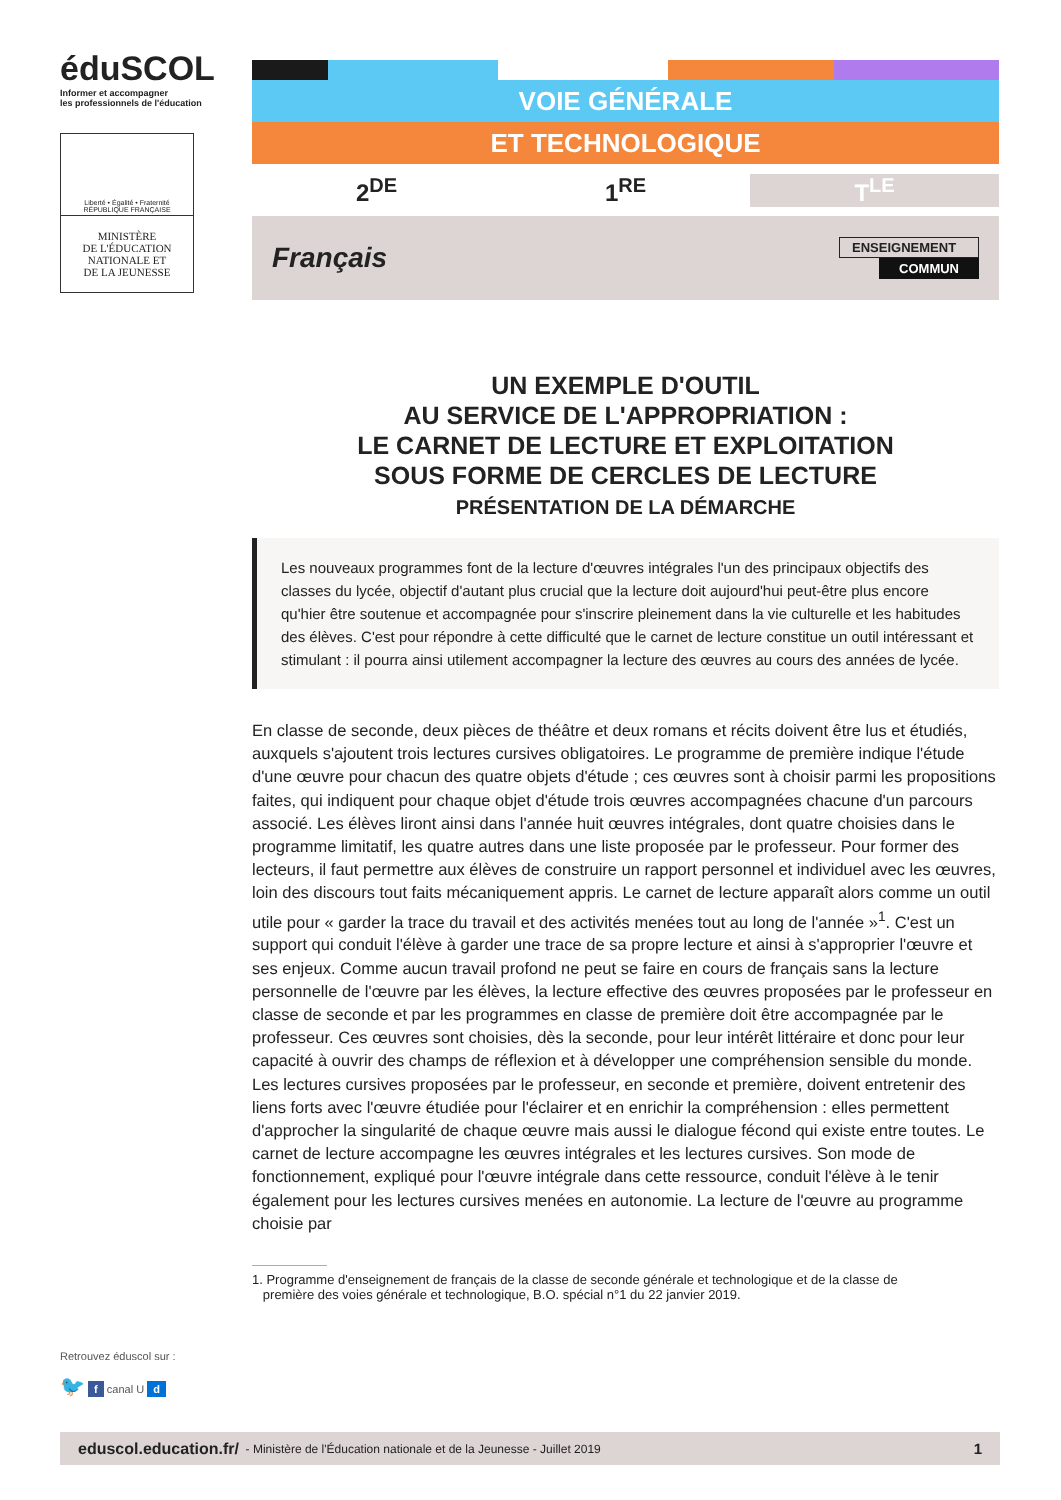éduSCOL
Informer et accompagner
les professionnels de l'éducation
Liberté • Égalité • Fraternité
RÉPUBLIQUE FRANÇAISE
MINISTÈRE
DE L'ÉDUCATION
NATIONALE ET
DE LA JEUNESSE
VOIE GÉNÉRALE
ET TECHNOLOGIQUE
2<sup>DE</sup> 1<sup>RE</sup> T<sup>LE</sup>
Français
ENSEIGNEMENT
COMMUN
UN EXEMPLE D'OUTIL
AU SERVICE DE L'APPROPRIATION :
LE CARNET DE LECTURE ET EXPLOITATION
SOUS FORME DE CERCLES DE LECTURE
PRÉSENTATION DE LA DÉMARCHE
Les nouveaux programmes font de la lecture d'œuvres intégrales l'un des principaux objectifs des classes du lycée, objectif d'autant plus crucial que la lecture doit aujourd'hui peut-être plus encore qu'hier être soutenue et accompagnée pour s'inscrire pleinement dans la vie culturelle et les habitudes des élèves. C'est pour répondre à cette difficulté que le carnet de lecture constitue un outil intéressant et stimulant : il pourra ainsi utilement accompagner la lecture des œuvres au cours des années de lycée.
En classe de seconde, deux pièces de théâtre et deux romans et récits doivent être lus et étudiés, auxquels s'ajoutent trois lectures cursives obligatoires. Le programme de première indique l'étude d'une œuvre pour chacun des quatre objets d'étude ; ces œuvres sont à choisir parmi les propositions faites, qui indiquent pour chaque objet d'étude trois œuvres accompagnées chacune d'un parcours associé. Les élèves liront ainsi dans l'année huit œuvres intégrales, dont quatre choisies dans le programme limitatif, les quatre autres dans une liste proposée par le professeur. Pour former des lecteurs, il faut permettre aux élèves de construire un rapport personnel et individuel avec les œuvres, loin des discours tout faits mécaniquement appris. Le carnet de lecture apparaît alors comme un outil utile pour « garder la trace du travail et des activités menées tout au long de l'année »<sup>1</sup>. C'est un support qui conduit l'élève à garder une trace de sa propre lecture et ainsi à s'approprier l'œuvre et ses enjeux. Comme aucun travail profond ne peut se faire en cours de français sans la lecture personnelle de l'œuvre par les élèves, la lecture effective des œuvres proposées par le professeur en classe de seconde et par les programmes en classe de première doit être accompagnée par le professeur. Ces œuvres sont choisies, dès la seconde, pour leur intérêt littéraire et donc pour leur capacité à ouvrir des champs de réflexion et à développer une compréhension sensible du monde. Les lectures cursives proposées par le professeur, en seconde et première, doivent entretenir des liens forts avec l'œuvre étudiée pour l'éclairer et en enrichir la compréhension : elles permettent d'approcher la singularité de chaque œuvre mais aussi le dialogue fécond qui existe entre toutes. Le carnet de lecture accompagne les œuvres intégrales et les lectures cursives. Son mode de fonctionnement, expliqué pour l'œuvre intégrale dans cette ressource, conduit l'élève à le tenir également pour les lectures cursives menées en autonomie. La lecture de l'œuvre au programme choisie par
1. Programme d'enseignement de français de la classe de seconde générale et technologique et de la classe de
première des voies générale et technologique, B.O. spécial n°1 du 22 janvier 2019.
Retrouvez éduscol sur :
🐦 f canal U d
eduscol.education.fr/ - Ministère de l'Éducation nationale et de la Jeunesse - Juillet 2019 1